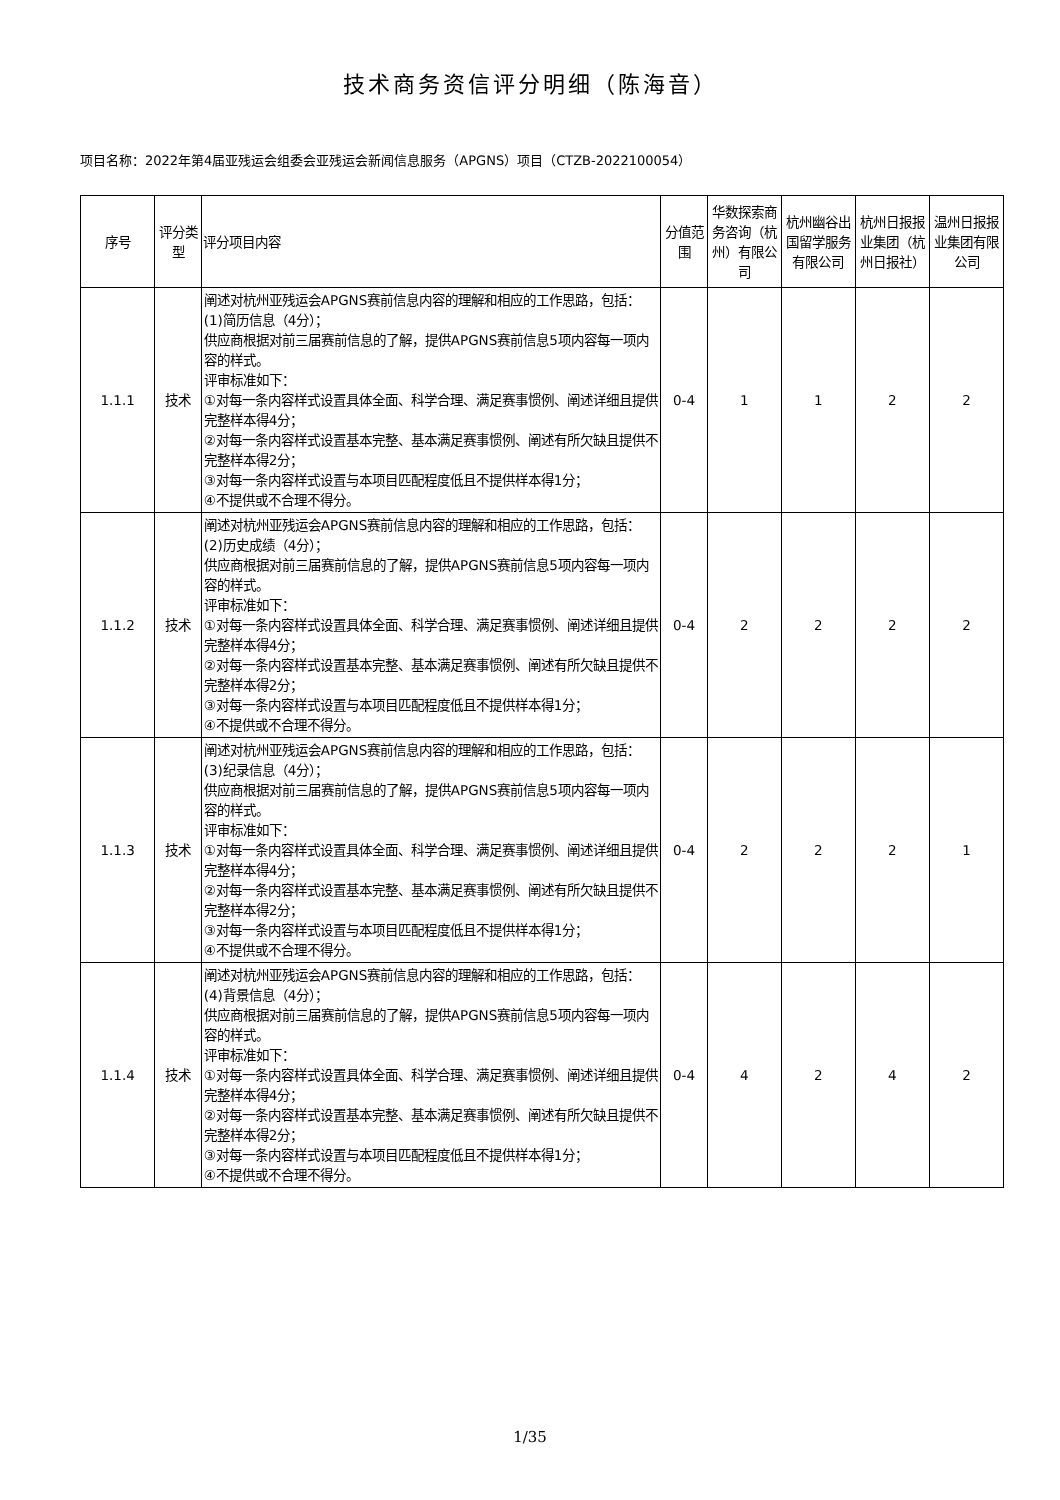技术商务资信评分明细（陈海音）
项目名称：2022年第4届亚残运会组委会亚残运会新闻信息服务（APGNS）项目（CTZB-2022100054）
| 序号 | 评分类型 | 评分项目内容 | 分值范围 | 华数探索商务咨询（杭州）有限公司 | 杭州幽谷出国留学服务有限公司 | 杭州日报报业集团（杭州日报社） | 温州日报报业集团有限公司 |
| --- | --- | --- | --- | --- | --- | --- | --- |
| 1.1.1 | 技术 | 阐述对杭州亚残运会APGNS赛前信息内容的理解和相应的工作思路，包括： (1)简历信息（4分）； 供应商根据对前三届赛前信息的了解，提供APGNS赛前信息5项内容每一项内容的样式。 评审标准如下： ①对每一条内容样式设置具体全面、科学合理、满足赛事惯例、阐述详细且提供完整样本得4分； ②对每一条内容样式设置基本完整、基本满足赛事惯例、阐述有所欠缺且提供不完整样本得2分； ③对每一条内容样式设置与本项目匹配程度低且不提供样本得1分； ④不提供或不合理不得分。 | 0-4 | 1 | 1 | 2 | 2 |
| 1.1.2 | 技术 | 阐述对杭州亚残运会APGNS赛前信息内容的理解和相应的工作思路，包括： (2)历史成绩（4分）； 供应商根据对前三届赛前信息的了解，提供APGNS赛前信息5项内容每一项内容的样式。 评审标准如下： ①对每一条内容样式设置具体全面、科学合理、满足赛事惯例、阐述详细且提供完整样本得4分； ②对每一条内容样式设置基本完整、基本满足赛事惯例、阐述有所欠缺且提供不完整样本得2分； ③对每一条内容样式设置与本项目匹配程度低且不提供样本得1分； ④不提供或不合理不得分。 | 0-4 | 2 | 2 | 2 | 2 |
| 1.1.3 | 技术 | 阐述对杭州亚残运会APGNS赛前信息内容的理解和相应的工作思路，包括： (3)纪录信息（4分）； 供应商根据对前三届赛前信息的了解，提供APGNS赛前信息5项内容每一项内容的样式。 评审标准如下： ①对每一条内容样式设置具体全面、科学合理、满足赛事惯例、阐述详细且提供完整样本得4分； ②对每一条内容样式设置基本完整、基本满足赛事惯例、阐述有所欠缺且提供不完整样本得2分； ③对每一条内容样式设置与本项目匹配程度低且不提供样本得1分； ④不提供或不合理不得分。 | 0-4 | 2 | 2 | 2 | 1 |
| 1.1.4 | 技术 | 阐述对杭州亚残运会APGNS赛前信息内容的理解和相应的工作思路，包括： (4)背景信息（4分）； 供应商根据对前三届赛前信息的了解，提供APGNS赛前信息5项内容每一项内容的样式。 评审标准如下： ①对每一条内容样式设置具体全面、科学合理、满足赛事惯例、阐述详细且提供完整样本得4分； ②对每一条内容样式设置基本完整、基本满足赛事惯例、阐述有所欠缺且提供不完整样本得2分； ③对每一条内容样式设置与本项目匹配程度低且不提供样本得1分； ④不提供或不合理不得分。 | 0-4 | 4 | 2 | 4 | 2 |
1/35